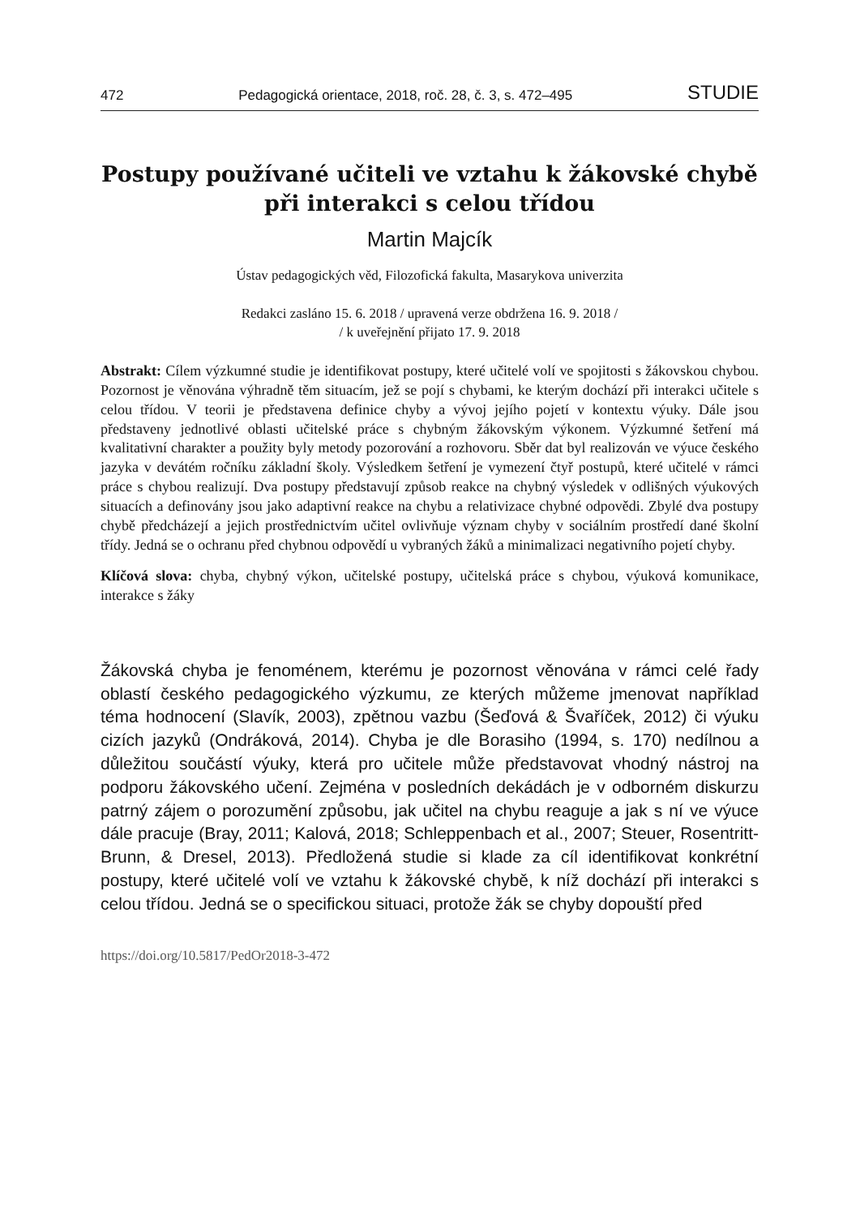472 Pedagogická orientace, 2018, roč. 28, č. 3, s. 472–495 STUDIE
Postupy používané učiteli ve vztahu k žákovské chybě při interakci s celou třídou
Martin Majcík
Ústav pedagogických věd, Filozofická fakulta, Masarykova univerzita
Redakci zasláno 15. 6. 2018 / upravená verze obdržena 16. 9. 2018 /
/ k uveřejnění přijato 17. 9. 2018
Abstrakt: Cílem výzkumné studie je identifikovat postupy, které učitelé volí ve spojitosti s žákovskou chybou. Pozornost je věnována výhradně těm situacím, jež se pojí s chybami, ke kterým dochází při interakci učitele s celou třídou. V teorii je představena definice chyby a vývoj jejího pojetí v kontextu výuky. Dále jsou představeny jednotlivé oblasti učitelské práce s chybným žákovským výkonem. Výzkumné šetření má kvalitativní charakter a použity byly metody pozorování a rozhovoru. Sběr dat byl realizován ve výuce českého jazyka v devátém ročníku základní školy. Výsledkem šetření je vymezení čtyř postupů, které učitelé v rámci práce s chybou realizují. Dva postupy představují způsob reakce na chybný výsledek v odlišných výukových situacích a definovány jsou jako adaptivní reakce na chybu a relativizace chybné odpovědi. Zbylé dva postupy chybě předcházejí a jejich prostřednictvím učitel ovlivňuje význam chyby v sociálním prostředí dané školní třídy. Jedná se o ochranu před chybnou odpovědí u vybraných žáků a minimalizaci negativního pojetí chyby.
Klíčová slova: chyba, chybný výkon, učitelské postupy, učitelská práce s chybou, výuková komunikace, interakce s žáky
Žákovská chyba je fenoménem, kterému je pozornost věnována v rámci celé řady oblastí českého pedagogického výzkumu, ze kterých můžeme jmenovat například téma hodnocení (Slavík, 2003), zpětnou vazbu (Šeďová & Švaříček, 2012) či výuku cizích jazyků (Ondráková, 2014). Chyba je dle Borasiho (1994, s. 170) nedílnou a důležitou součástí výuky, která pro učitele může představovat vhodný nástroj na podporu žákovského učení. Zejména v posledních dekádách je v odborném diskurzu patrný zájem o porozumění způsobu, jak učitel na chybu reaguje a jak s ní ve výuce dále pracuje (Bray, 2011; Kalová, 2018; Schleppenbach et al., 2007; Steuer, Rosentritt-Brunn, & Dresel, 2013). Předložená studie si klade za cíl identifikovat konkrétní postupy, které učitelé volí ve vztahu k žákovské chybě, k níž dochází při interakci s celou třídou. Jedná se o specifickou situaci, protože žák se chyby dopouští před
https://doi.org/10.5817/PedOr2018-3-472